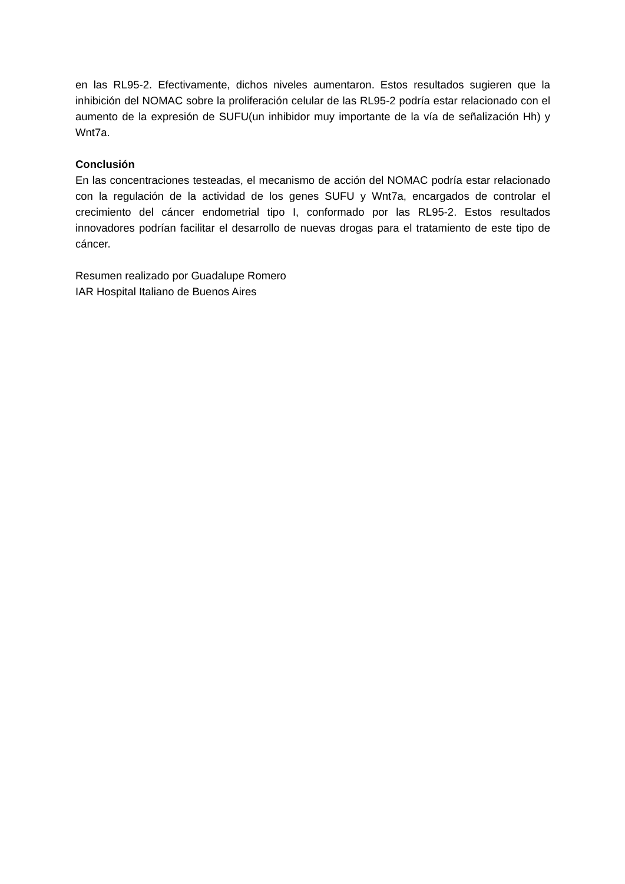en las RL95-2. Efectivamente, dichos niveles aumentaron. Estos resultados sugieren que la inhibición del NOMAC sobre la proliferación celular de las RL95-2 podría estar relacionado con el aumento de la expresión de SUFU(un inhibidor muy importante de la vía de señalización Hh) y Wnt7a.
Conclusión
En las concentraciones testeadas, el mecanismo de acción del NOMAC podría estar relacionado con la regulación de la actividad de los genes SUFU y Wnt7a, encargados de controlar el crecimiento del cáncer endometrial tipo I, conformado por las RL95-2. Estos resultados innovadores podrían facilitar el desarrollo de nuevas drogas para el tratamiento de este tipo de cáncer.
Resumen realizado por Guadalupe Romero
IAR Hospital Italiano de Buenos Aires